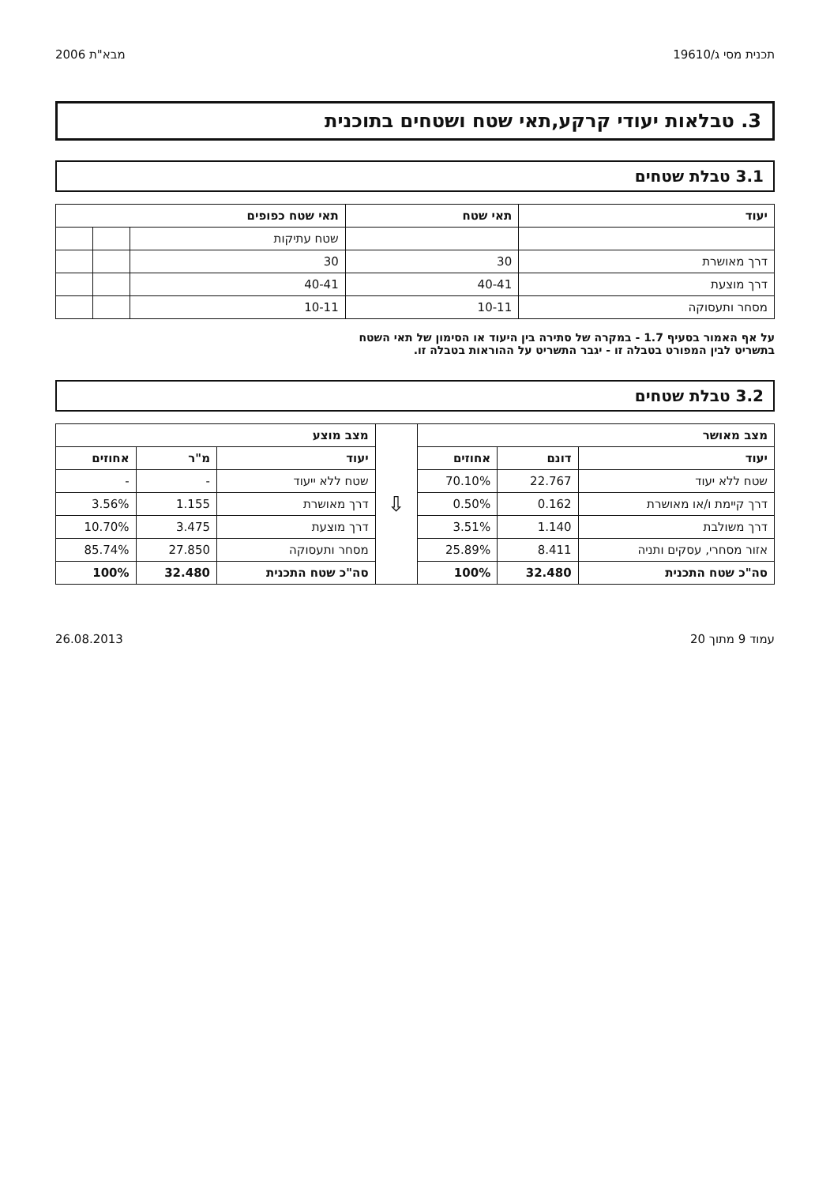תכנית מסי ג/19610 מבא"ת 2006
3. טבלאות יעודי קרקע,תאי שטח ושטחים בתוכנית
3.1 טבלת שטחים
| יעוד | תאי שטח | תאי שטח כפופים | | |
| --- | --- | --- | --- | --- |
| | | שטח עתיקות | | |
| דרך מאושרת | 30 | 30 | | |
| דרך מוצעת | 40-41 | 40-41 | | |
| מסחר ותעסוקה | 10-11 | 10-11 | | |
על אף האמור בסעיף 1.7 - במקרה של סתירה בין היעוד או הסימון של תאי השטח
בתשריט לבין המפורט בטבלה זו - יגבר התשריט על ההוראות בטבלה זו.
3.2 טבלת שטחים
| מצב מאושר | | | ⇩ | מצב מוצע | | |
| יעוד | דונם | אחוזים | | יעוד | מ"ר | אחוזים |
| שטח ללא יעוד | 22.767 | 70.10% | | שטח ללא ייעוד | - | - |
| דרך קיימת ו/או מאושרת | 0.162 | 0.50% | | דרך מאושרת | 1.155 | 3.56% |
| דרך משולבת | 1.140 | 3.51% | | דרך מוצעת | 3.475 | 10.70% |
| אזור מסחרי, עסקים ותניה | 8.411 | 25.89% | | מסחר ותעסוקה | 27.850 | 85.74% |
| סה"כ שטח התכנית | 32.480 | 100% | | סה"כ שטח התכנית | 32.480 | 100% |
עמוד 9 מתוך 20 26.08.2013